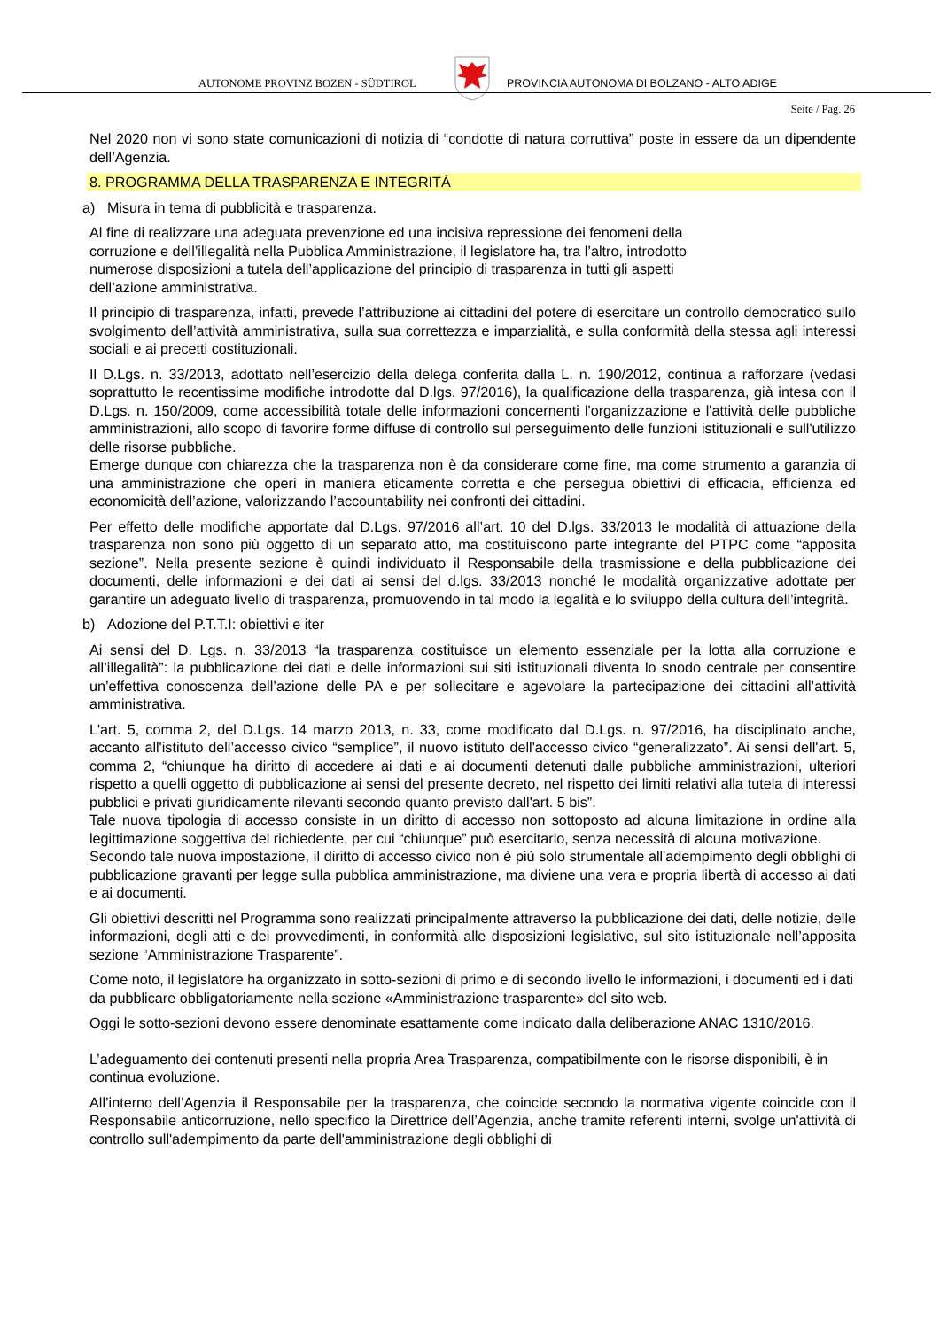AUTONOME PROVINZ BOZEN - SÜDTIROL
PROVINCIA AUTONOMA DI BOLZANO - ALTO ADIGE
Seite / Pag. 26
Nel 2020 non vi sono state comunicazioni di notizia di “condotte di natura corruttiva” poste in essere da un dipendente dell’Agenzia.
8. PROGRAMMA DELLA TRASPARENZA E INTEGRITÀ
a) Misura in tema di pubblicità e trasparenza.
Al fine di realizzare una adeguata prevenzione ed una incisiva repressione dei fenomeni della
corruzione e dell’illegalità nella Pubblica Amministrazione, il legislatore ha, tra l’altro, introdotto
numerose disposizioni a tutela dell’applicazione del principio di trasparenza in tutti gli aspetti
dell’azione amministrativa.
Il principio di trasparenza, infatti, prevede l’attribuzione ai cittadini del potere di esercitare un controllo democratico sullo svolgimento dell’attività amministrativa, sulla sua correttezza e imparzialità, e sulla conformità della stessa agli interessi sociali e ai precetti costituzionali.
Il D.Lgs. n. 33/2013, adottato nell’esercizio della delega conferita dalla L. n. 190/2012, continua a rafforzare (vedasi soprattutto le recentissime modifiche introdotte dal D.lgs. 97/2016), la qualificazione della trasparenza, già intesa con il D.Lgs. n. 150/2009, come accessibilità totale delle informazioni concernenti l'organizzazione e l'attività delle pubbliche amministrazioni, allo scopo di favorire forme diffuse di controllo sul perseguimento delle funzioni istituzionali e sull'utilizzo delle risorse pubbliche.
Emerge dunque con chiarezza che la trasparenza non è da considerare come fine, ma come strumento a garanzia di una amministrazione che operi in maniera eticamente corretta e che persegua obiettivi di efficacia, efficienza ed economicità dell’azione, valorizzando l’accountability nei confronti dei cittadini.
Per effetto delle modifiche apportate dal D.Lgs. 97/2016 all’art. 10 del D.lgs. 33/2013 le modalità di attuazione della trasparenza non sono più oggetto di un separato atto, ma costituiscono parte integrante del PTPC come “apposita sezione”. Nella presente sezione è quindi individuato il Responsabile della trasmissione e della pubblicazione dei documenti, delle informazioni e dei dati ai sensi del d.lgs. 33/2013 nonché le modalità organizzative adottate per garantire un adeguato livello di trasparenza, promuovendo in tal modo la legalità e lo sviluppo della cultura dell’integrità.
b) Adozione del P.T.T.I: obiettivi e iter
Ai sensi del D. Lgs. n. 33/2013 “la trasparenza costituisce un elemento essenziale per la lotta alla corruzione e all’illegalità”: la pubblicazione dei dati e delle informazioni sui siti istituzionali diventa lo snodo centrale per consentire un’effettiva conoscenza dell’azione delle PA e per sollecitare e agevolare la partecipazione dei cittadini all’attività amministrativa.
L'art. 5, comma 2, del D.Lgs. 14 marzo 2013, n. 33, come modificato dal D.Lgs. n. 97/2016, ha disciplinato anche, accanto all'istituto dell’accesso civico “semplice”, il nuovo istituto dell'accesso civico “generalizzato”. Ai sensi dell'art. 5, comma 2, “chiunque ha diritto di accedere ai dati e ai documenti detenuti dalle pubbliche amministrazioni, ulteriori rispetto a quelli oggetto di pubblicazione ai sensi del presente decreto, nel rispetto dei limiti relativi alla tutela di interessi pubblici e privati giuridicamente rilevanti secondo quanto previsto dall'art. 5 bis”.
Tale nuova tipologia di accesso consiste in un diritto di accesso non sottoposto ad alcuna limitazione in ordine alla legittimazione soggettiva del richiedente, per cui “chiunque” può esercitarlo, senza necessità di alcuna motivazione.
Secondo tale nuova impostazione, il diritto di accesso civico non è più solo strumentale all'adempimento degli obblighi di pubblicazione gravanti per legge sulla pubblica amministrazione, ma diviene una vera e propria libertà di accesso ai dati e ai documenti.
Gli obiettivi descritti nel Programma sono realizzati principalmente attraverso la pubblicazione dei dati, delle notizie, delle informazioni, degli atti e dei provvedimenti, in conformità alle disposizioni legislative, sul sito istituzionale nell’apposita sezione “Amministrazione Trasparente”.
Come noto, il legislatore ha organizzato in sotto-sezioni di primo e di secondo livello le informazioni, i documenti ed i dati da pubblicare obbligatoriamente nella sezione «Amministrazione trasparente» del sito web.
Oggi le sotto-sezioni devono essere denominate esattamente come indicato dalla deliberazione ANAC 1310/2016.
L’adeguamento dei contenuti presenti nella propria Area Trasparenza, compatibilmente con le risorse disponibili, è in continua evoluzione.
All’interno dell’Agenzia il Responsabile per la trasparenza, che coincide secondo la normativa vigente coincide con il Responsabile anticorruzione, nello specifico la Direttrice dell’Agenzia, anche tramite referenti interni, svolge un'attività di controllo sull'adempimento da parte dell'amministrazione degli obblighi di